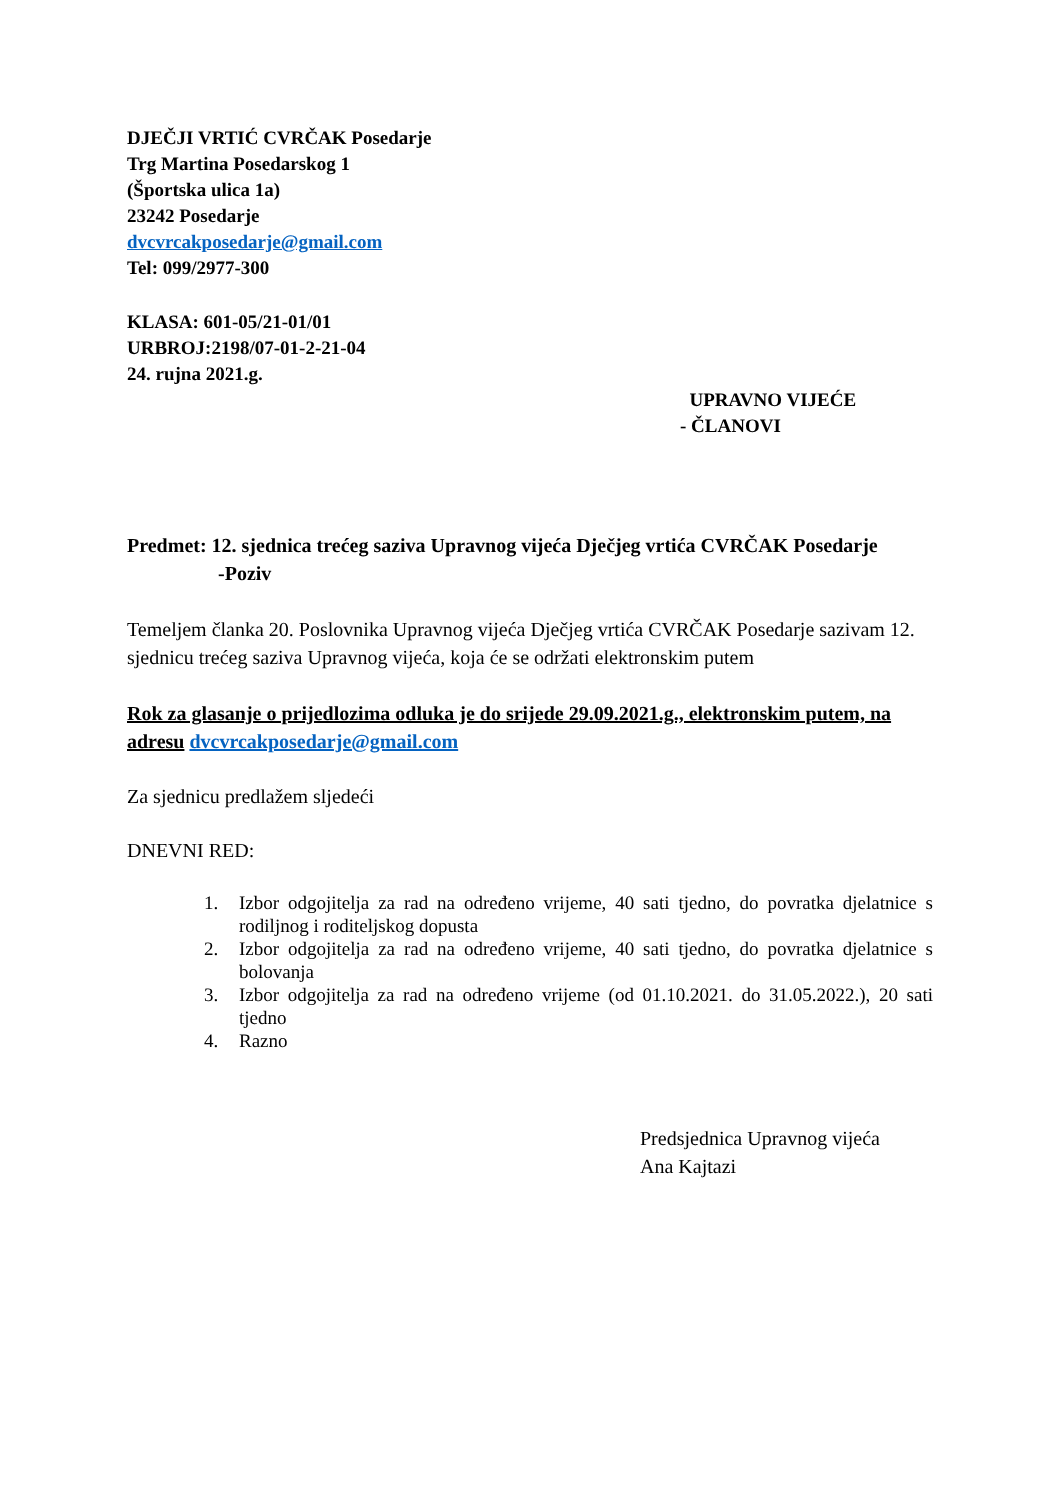DJEČJI VRTIĆ CVRČAK Posedarje
Trg Martina Posedarskog 1
(Športska ulica 1a)
23242 Posedarje
dvcvrcakposedarje@gmail.com
Tel: 099/2977-300
KLASA: 601-05/21-01/01
URBROJ:2198/07-01-2-21-04
24. rujna 2021.g.
UPRAVNO VIJEĆE
- ČLANOVI
Predmet: 12. sjednica trećeg saziva Upravnog vijeća Dječjeg vrtića CVRČAK Posedarje
-Poziv
Temeljem članka 20. Poslovnika Upravnog vijeća Dječjeg vrtića CVRČAK Posedarje sazivam 12. sjednicu trećeg saziva Upravnog vijeća, koja će se održati elektronskim putem
Rok za glasanje o prijedlozima odluka je do srijede 29.09.2021.g., elektronskim putem, na adresu dvcvrcakposedarje@gmail.com
Za sjednicu predlažem sljedeći
DNEVNI RED:
1. Izbor odgojitelja za rad na određeno vrijeme, 40 sati tjedno, do povratka djelatnice s rodiljnog i roditeljskog dopusta
2. Izbor odgojitelja za rad na određeno vrijeme, 40 sati tjedno, do povratka djelatnice s bolovanja
3. Izbor odgojitelja za rad na određeno vrijeme (od 01.10.2021. do 31.05.2022.), 20 sati tjedno
4. Razno
Predsjednica Upravnog vijeća
Ana Kajtazi